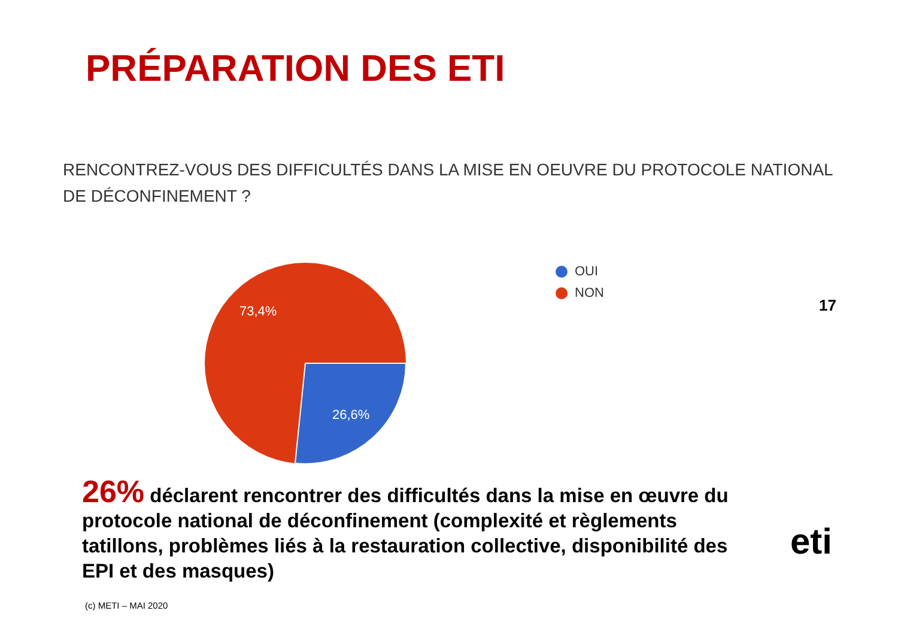PRÉPARATION DES ETI
RENCONTREZ-VOUS DES DIFFICULTÉS DANS LA MISE EN OEUVRE DU PROTOCOLE NATIONAL DE DÉCONFINEMENT ?
73,4%
26,6%
OUI
NON
17
26% déclarent rencontrer des difficultés dans la mise en œuvre du protocole national de déconfinement (complexité et règlements tatillons, problèmes liés à la restauration collective, disponibilité des EPI et des masques)
(c) METI – MAI 2020
eti